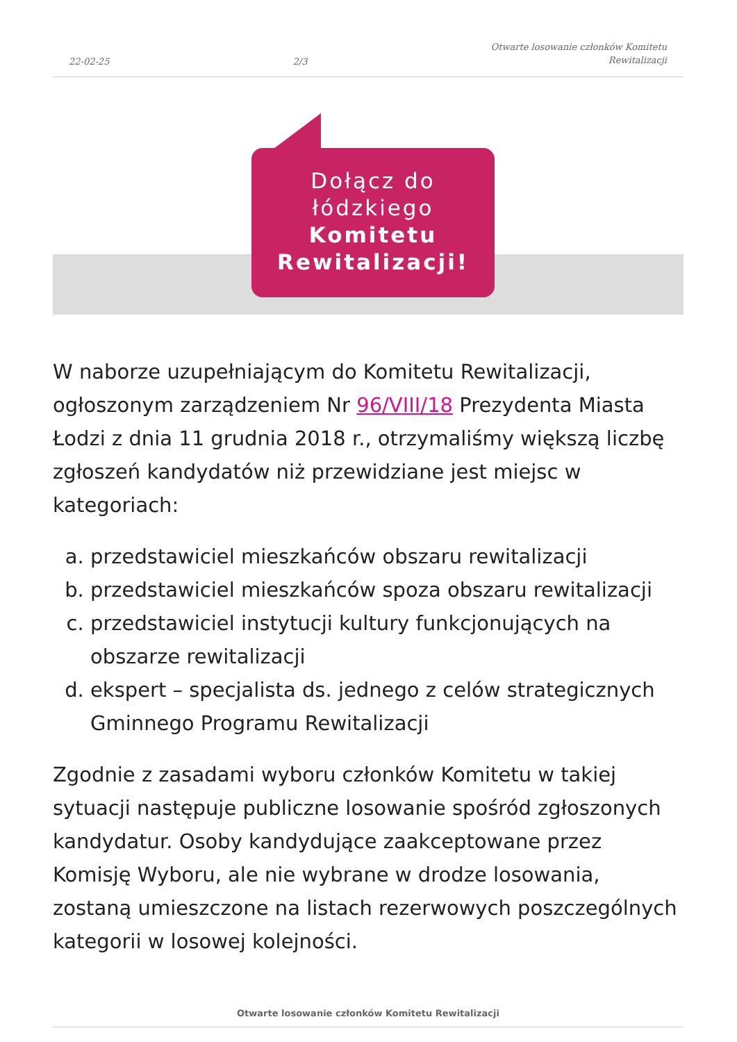22-02-25 2/3 Otwarte losowanie członków Komitetu
Rewitalizacji
Dołącz do
łódzkiego
Komitetu
Rewitalizacji!
W naborze uzupełniającym do Komitetu Rewitalizacji, ogłoszonym zarządzeniem Nr 96/VIII/18 Prezydenta Miasta Łodzi z dnia 11 grudnia 2018 r., otrzymaliśmy większą liczbę zgłoszeń kandydatów niż przewidziane jest miejsc w kategoriach:
a. przedstawiciel mieszkańców obszaru rewitalizacji
b. przedstawiciel mieszkańców spoza obszaru rewitalizacji
c. przedstawiciel instytucji kultury funkcjonujących na obszarze rewitalizacji
d. ekspert – specjalista ds. jednego z celów strategicznych Gminnego Programu Rewitalizacji
Zgodnie z zasadami wyboru członków Komitetu w takiej sytuacji następuje publiczne losowanie spośród zgłoszonych kandydatur. Osoby kandydujące zaakceptowane przez Komisję Wyboru, ale nie wybrane w drodze losowania, zostaną umieszczone na listach rezerwowych poszczególnych kategorii w losowej kolejności.
Otwarte losowanie członków Komitetu Rewitalizacji